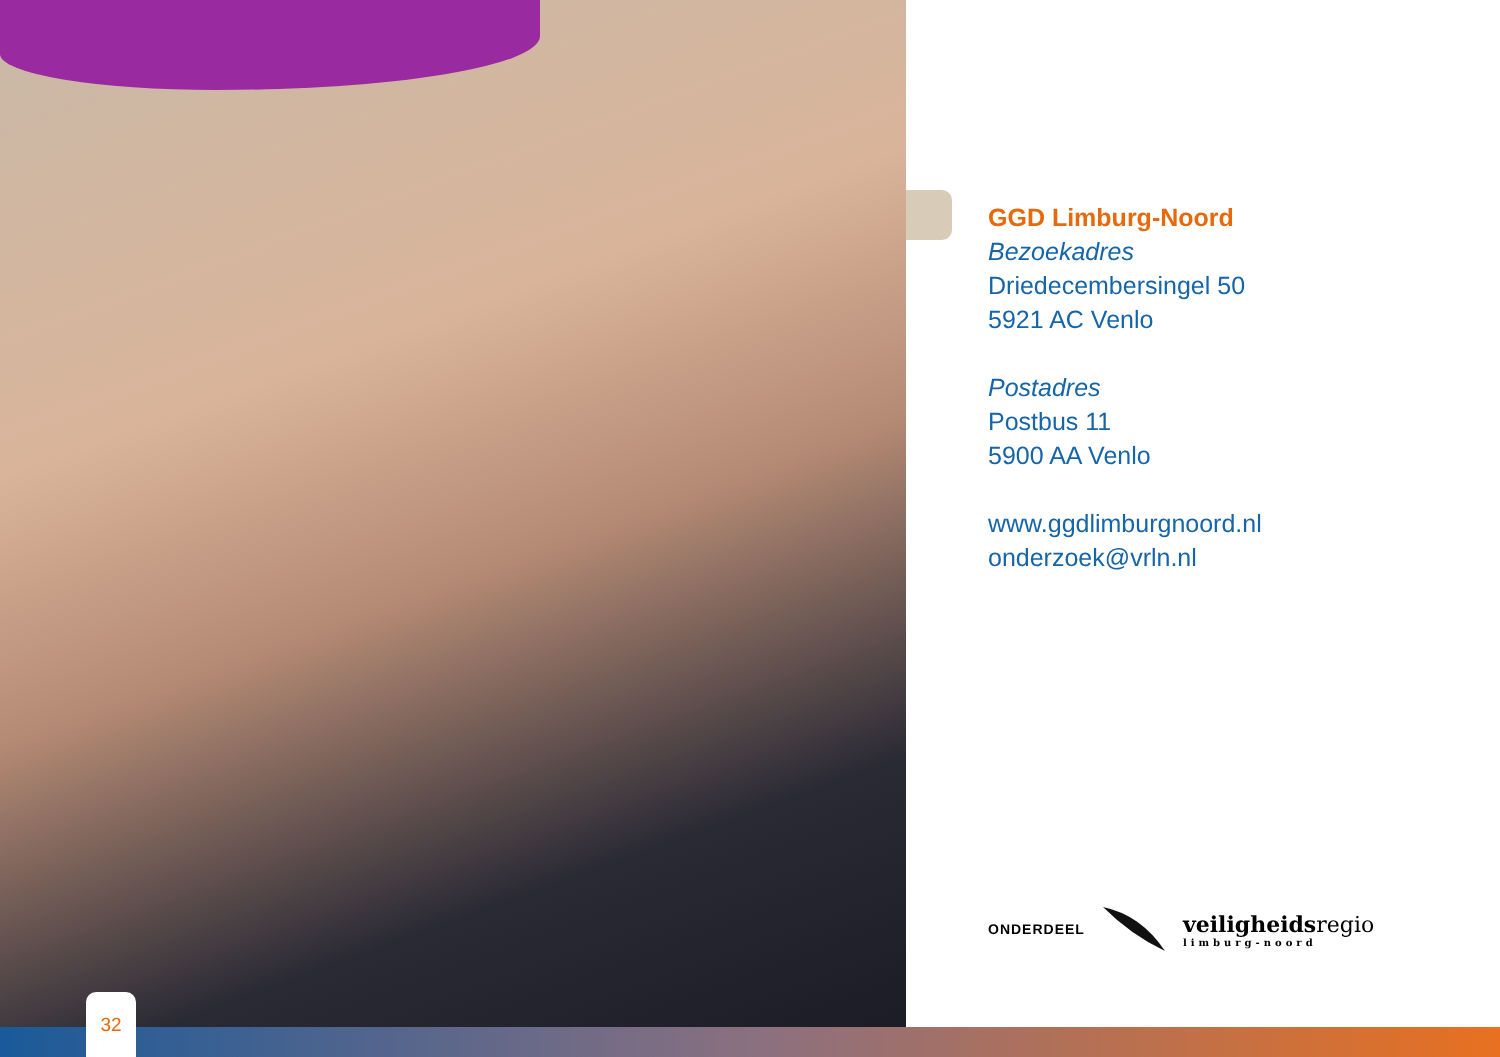GGD Limburg-Noord
Bezoekadres
Driedecembersingel 50
5921 AC Venlo
Postadres
Postbus 11
5900 AA Venlo
www.ggdlimburgnoord.nl
onderzoek@vrln.nl
ONDERDEEL veiligheidsregio
limburg-noord
32